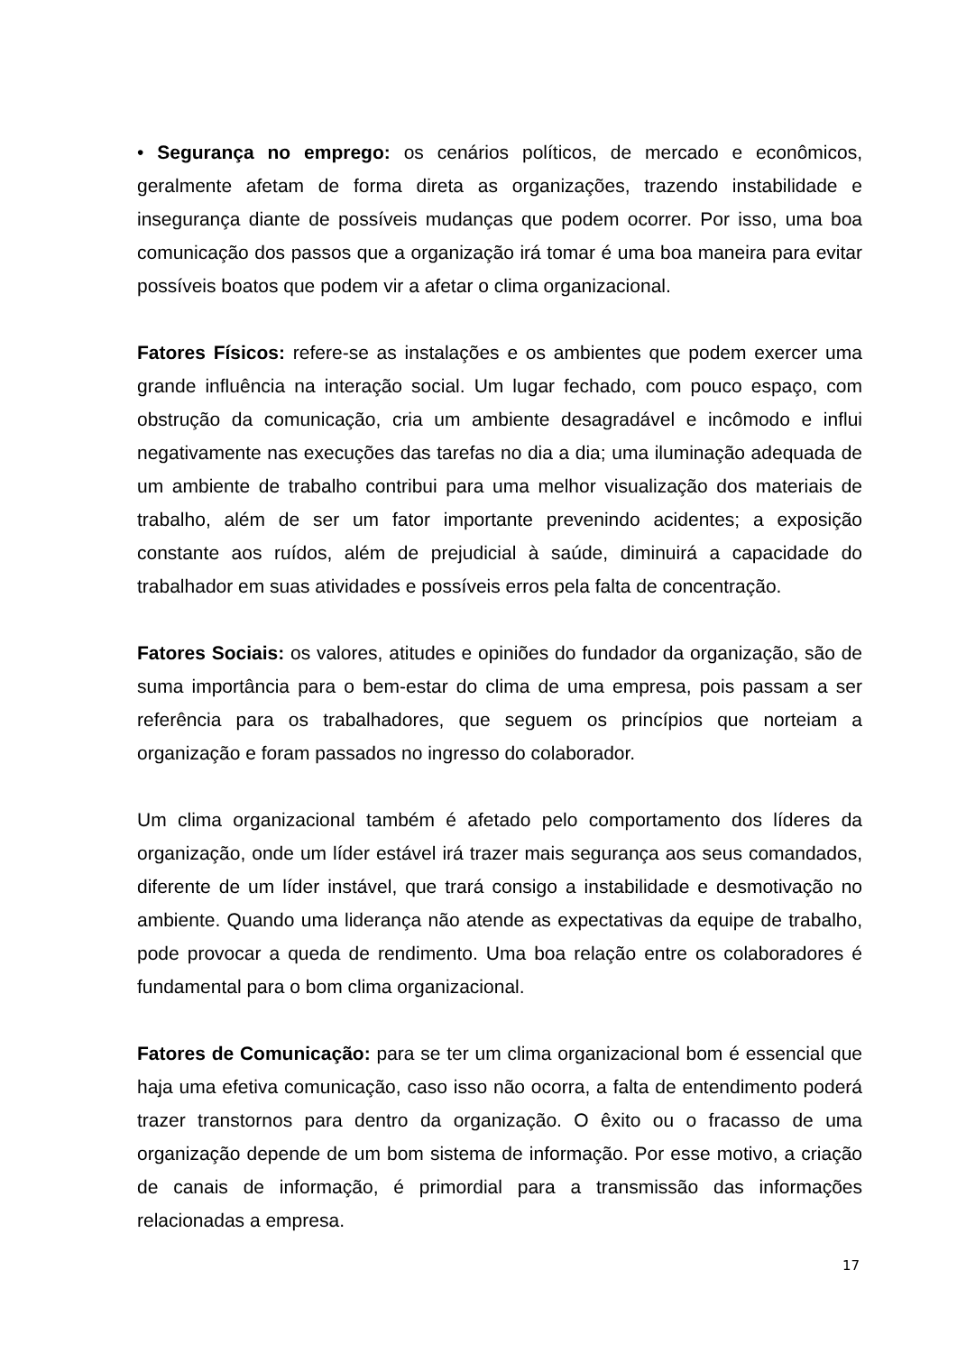• Segurança no emprego: os cenários políticos, de mercado e econômicos, geralmente afetam de forma direta as organizações, trazendo instabilidade e insegurança diante de possíveis mudanças que podem ocorrer. Por isso, uma boa comunicação dos passos que a organização irá tomar é uma boa maneira para evitar possíveis boatos que podem vir a afetar o clima organizacional.
Fatores Físicos: refere-se as instalações e os ambientes que podem exercer uma grande influência na interação social. Um lugar fechado, com pouco espaço, com obstrução da comunicação, cria um ambiente desagradável e incômodo e influi negativamente nas execuções das tarefas no dia a dia; uma iluminação adequada de um ambiente de trabalho contribui para uma melhor visualização dos materiais de trabalho, além de ser um fator importante prevenindo acidentes; a exposição constante aos ruídos, além de prejudicial à saúde, diminuirá a capacidade do trabalhador em suas atividades e possíveis erros pela falta de concentração.
Fatores Sociais: os valores, atitudes e opiniões do fundador da organização, são de suma importância para o bem-estar do clima de uma empresa, pois passam a ser referência para os trabalhadores, que seguem os princípios que norteiam a organização e foram passados no ingresso do colaborador.
Um clima organizacional também é afetado pelo comportamento dos líderes da organização, onde um líder estável irá trazer mais segurança aos seus comandados, diferente de um líder instável, que trará consigo a instabilidade e desmotivação no ambiente. Quando uma liderança não atende as expectativas da equipe de trabalho, pode provocar a queda de rendimento. Uma boa relação entre os colaboradores é fundamental para o bom clima organizacional.
Fatores de Comunicação: para se ter um clima organizacional bom é essencial que haja uma efetiva comunicação, caso isso não ocorra, a falta de entendimento poderá trazer transtornos para dentro da organização. O êxito ou o fracasso de uma organização depende de um bom sistema de informação. Por esse motivo, a criação de canais de informação, é primordial para a transmissão das informações relacionadas a empresa.
17